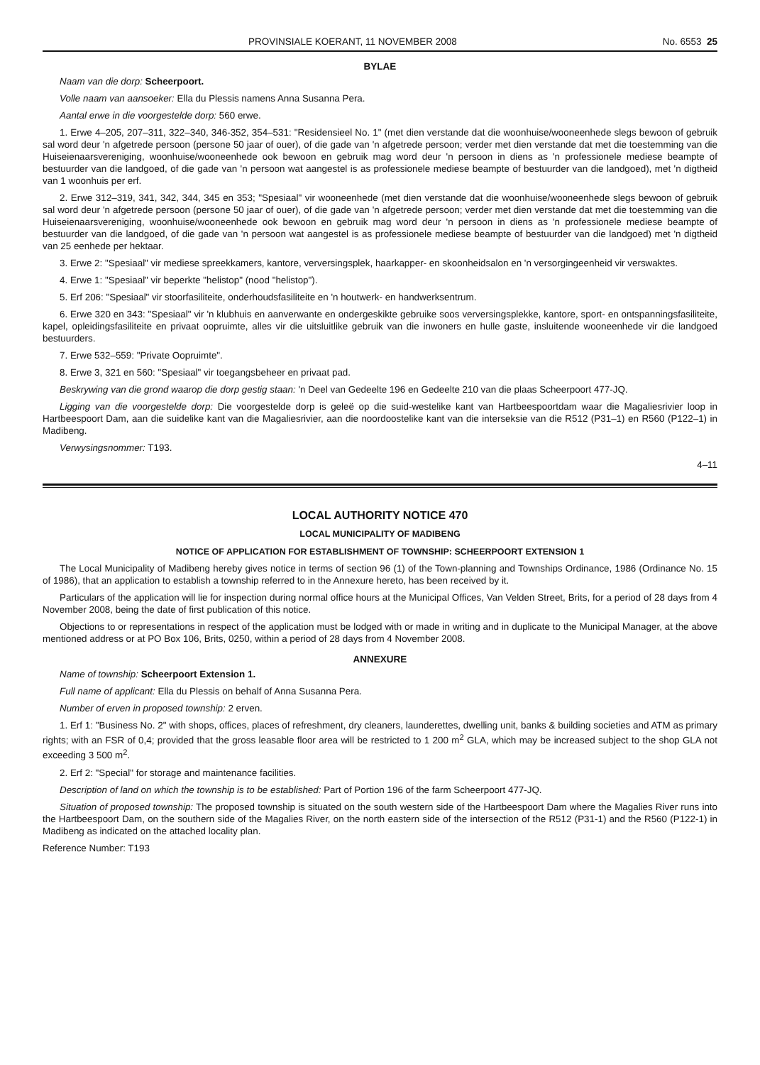PROVINSIALE KOERANT, 11 NOVEMBER 2008 No. 6553 25
BYLAE
Naam van die dorp: Scheerpoort.
Volle naam van aansoeker: Ella du Plessis namens Anna Susanna Pera.
Aantal erwe in die voorgestelde dorp: 560 erwe.
1. Erwe 4–205, 207–311, 322–340, 346-352, 354–531: "Residensieel No. 1" (met dien verstande dat die woonhuise/wooneenhede slegs bewoon of gebruik sal word deur 'n afgetrede persoon (persone 50 jaar of ouer), of die gade van 'n afgetrede persoon; verder met dien verstande dat met die toestemming van die Huiseienaarsvereniging, woonhuise/wooneenhede ook bewoon en gebruik mag word deur 'n persoon in diens as 'n professionele mediese beampte of bestuurder van die landgoed, of die gade van 'n persoon wat aangestel is as professionele mediese beampte of bestuurder van die landgoed), met 'n digtheid van 1 woonhuis per erf.
2. Erwe 312–319, 341, 342, 344, 345 en 353; "Spesiaal" vir wooneenhede (met dien verstande dat die woonhuise/wooneenhede slegs bewoon of gebruik sal word deur 'n afgetrede persoon (persone 50 jaar of ouer), of die gade van 'n afgetrede persoon; verder met dien verstande dat met die toestemming van die Huiseienaarsvereniging, woonhuise/wooneenhede ook bewoon en gebruik mag word deur 'n persoon in diens as 'n professionele mediese beampte of bestuurder van die landgoed, of die gade van 'n persoon wat aangestel is as professionele mediese beampte of bestuurder van die landgoed) met 'n digtheid van 25 eenhede per hektaar.
3. Erwe 2: "Spesiaal" vir mediese spreekkamers, kantore, verversingsplek, haarkapper- en skoonheidsalon en 'n versorgingeenheid vir verswaktes.
4. Erwe 1: "Spesiaal" vir beperkte "helistop" (nood "helistop").
5. Erf 206: "Spesiaal" vir stoorfasiliteite, onderhoudsfasiliteite en 'n houtwerk- en handwerksentrum.
6. Erwe 320 en 343: "Spesiaal" vir 'n klubhuis en aanverwante en ondergeskikte gebruike soos verversingsplekke, kantore, sport- en ontspanningsfasiliteite, kapel, opleidingsfasiliteite en privaat oopruimte, alles vir die uitsluitlike gebruik van die inwoners en hulle gaste, insluitende wooneenhede vir die landgoed bestuurders.
7. Erwe 532–559: "Private Oopruimte".
8. Erwe 3, 321 en 560: "Spesiaal" vir toegangsbeheer en privaat pad.
Beskrywing van die grond waarop die dorp gestig staan: 'n Deel van Gedeelte 196 en Gedeelte 210 van die plaas Scheerpoort 477-JQ.
Ligging van die voorgestelde dorp: Die voorgestelde dorp is geleë op die suid-westelike kant van Hartbeespoortdam waar die Magaliesrivier loop in Hartbeespoort Dam, aan die suidelike kant van die Magaliesrivier, aan die noordoostelike kant van die interseksie van die R512 (P31–1) en R560 (P122–1) in Madibeng.
Verwysingsnommer: T193.
4–11
LOCAL AUTHORITY NOTICE 470
LOCAL MUNICIPALITY OF MADIBENG
NOTICE OF APPLICATION FOR ESTABLISHMENT OF TOWNSHIP: SCHEERPOORT EXTENSION 1
The Local Municipality of Madibeng hereby gives notice in terms of section 96 (1) of the Town-planning and Townships Ordinance, 1986 (Ordinance No. 15 of 1986), that an application to establish a township referred to in the Annexure hereto, has been received by it.
Particulars of the application will lie for inspection during normal office hours at the Municipal Offices, Van Velden Street, Brits, for a period of 28 days from 4 November 2008, being the date of first publication of this notice.
Objections to or representations in respect of the application must be lodged with or made in writing and in duplicate to the Municipal Manager, at the above mentioned address or at PO Box 106, Brits, 0250, within a period of 28 days from 4 November 2008.
ANNEXURE
Name of township: Scheerpoort Extension 1.
Full name of applicant: Ella du Plessis on behalf of Anna Susanna Pera.
Number of erven in proposed township: 2 erven.
1. Erf 1: "Business No. 2" with shops, offices, places of refreshment, dry cleaners, launderettes, dwelling unit, banks & building societies and ATM as primary rights; with an FSR of 0,4; provided that the gross leasable floor area will be restricted to 1 200 m<sup>2</sup> GLA, which may be increased subject to the shop GLA not exceeding 3 500 m<sup>2</sup>.
2. Erf 2: "Special" for storage and maintenance facilities.
Description of land on which the township is to be established: Part of Portion 196 of the farm Scheerpoort 477-JQ.
Situation of proposed township: The proposed township is situated on the south western side of the Hartbeespoort Dam where the Magalies River runs into the Hartbeespoort Dam, on the southern side of the Magalies River, on the north eastern side of the intersection of the R512 (P31-1) and the R560 (P122-1) in Madibeng as indicated on the attached locality plan.
Reference Number: T193